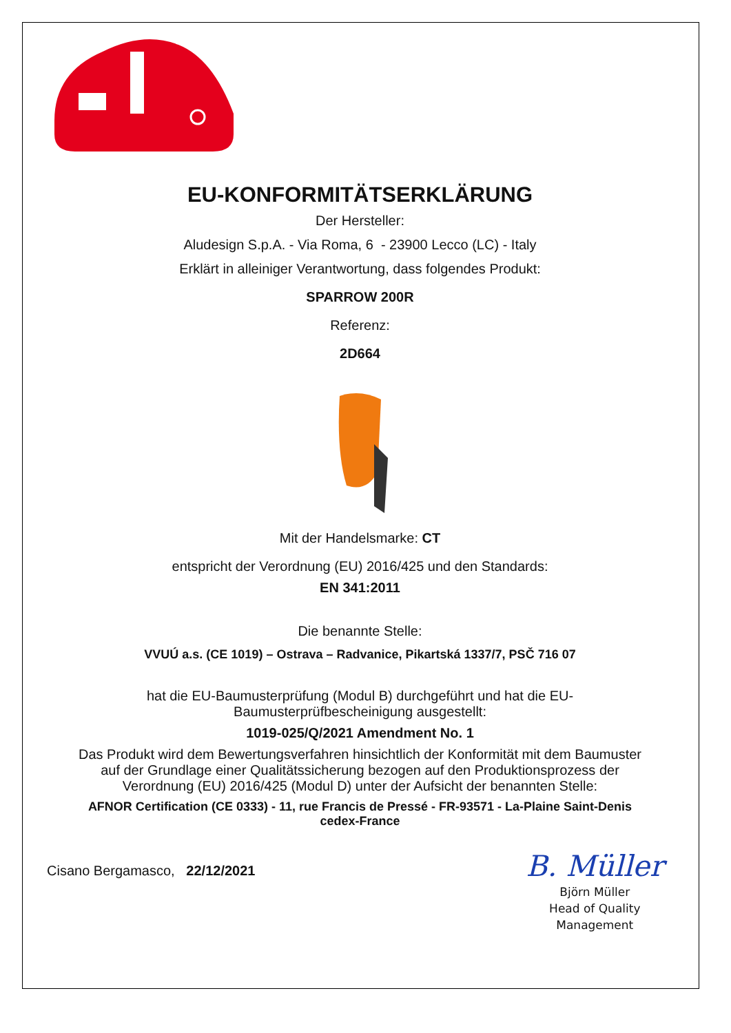EU-KONFORMITÄTSERKLÄRUNG
Der Hersteller:
Aludesign S.p.A. - Via Roma, 6 - 23900 Lecco (LC) - Italy
Erklärt in alleiniger Verantwortung, dass folgendes Produkt:
SPARROW 200R
Referenz:
2D664
Mit der Handelsmarke: CT
entspricht der Verordnung (EU) 2016/425 und den Standards:
EN 341:2011
Die benannte Stelle:
VVUÚ a.s. (CE 1019) – Ostrava – Radvanice, Pikartská 1337/7, PSČ 716 07
hat die EU-Baumusterprüfung (Modul B) durchgeführt und hat die EU-
Baumusterprüfbescheinigung ausgestellt:
1019-025/Q/2021 Amendment No. 1
Das Produkt wird dem Bewertungsverfahren hinsichtlich der Konformität mit dem Baumuster
auf der Grundlage einer Qualitätssicherung bezogen auf den Produktionsprozess der
Verordnung (EU) 2016/425 (Modul D) unter der Aufsicht der benannten Stelle:
AFNOR Certification (CE 0333) - 11, rue Francis de Pressé - FR-93571 - La-Plaine Saint-Denis
cedex-France
Cisano Bergamasco, 22/12/2021
B. Müller
Björn Müller
Head of Quality
Management